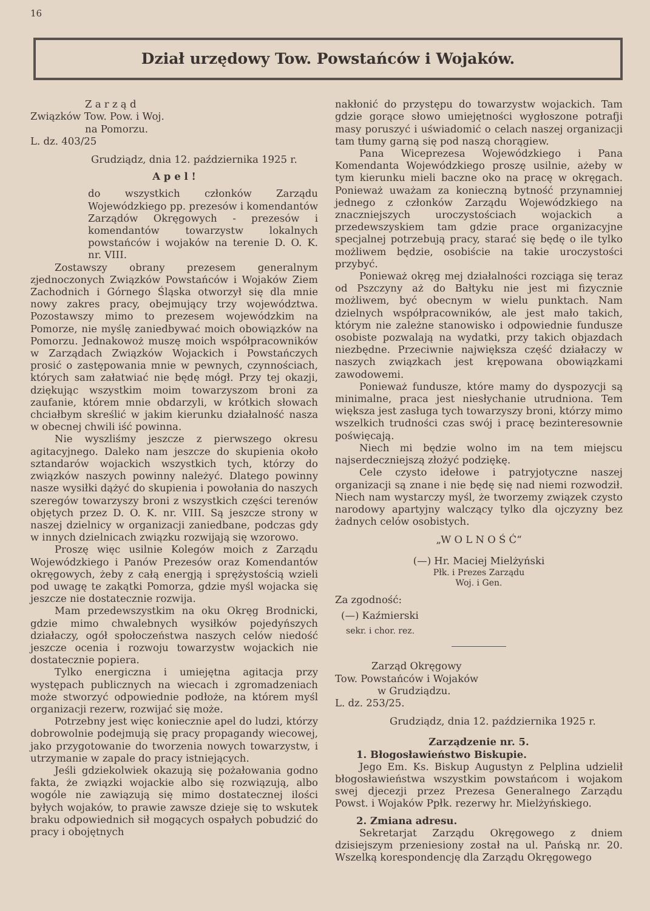16
Dział urzędowy Tow. Powstańców i Wojaków.
Z a r z ą d
Związków Tow. Pow. i Woj.
na Pomorzu.
L. dz. 403/25
Grudziądz, dnia 12. października 1925 r.
A p e l !
do wszystkich członków Zarządu Wojewódzkiego pp. prezesów i komendantów Zarządów Okręgowych - prezesów i komendantów towarzystw lokalnych powstańców i wojaków na terenie D. O. K. nr. VIII.
Zostawszy obrany prezesem generalnym zjednoczonych Związków Powstańców i Wojaków Ziem Zachodnich i Górnego Śląska otworzył się dla mnie nowy zakres pracy, obejmujący trzy województwa. Pozostawszy mimo to prezesem wojewódzkim na Pomorze, nie myślę zaniedbywać moich obowiązków na Pomorzu. Jednakowoż muszę moich współpracowników w Zarządach Związków Wojackich i Powstańczych prosić o zastępowania mnie w pewnych, czynnościach, których sam załatwiać nie będę mógł. Przy tej okazji, dziękując wszystkim moim towarzyszom broni za zaufanie, którem mnie obdarzyli, w krótkich słowach chciałbym skreślić w jakim kierunku działalność nasza w obecnej chwili iść powinna.
Nie wyszliśmy jeszcze z pierwszego okresu agitacyjnego. Daleko nam jeszcze do skupienia około sztandarów wojackich wszystkich tych, którzy do związków naszych powinny należyć. Dlatego powinny nasze wysiłki dążyć do skupienia i powołania do naszych szeregów towarzyszy broni z wszystkich części terenów objętych przez D. O. K. nr. VIII. Są jeszcze strony w naszej dzielnicy w organizacji zaniedbane, podczas gdy w innych dzielnicach związku rozwijają się wzorowo.
Proszę więc usilnie Kolegów moich z Zarządu Wojewódzkiego i Panów Prezesów oraz Komendantów okręgowych, żeby z całą energją i sprężystością wzieli pod uwagę te zakątki Pomorza, gdzie myśl wojacka się jeszcze nie dostatecznie rozwija.
Mam przedewszystkim na oku Okręg Brodnicki, gdzie mimo chwalebnych wysiłków pojedyńszych działaczy, ogół społoczeństwa naszych celów niedość jeszcze ocenia i rozwoju towarzystw wojackich nie dostatecznie popiera.
Tylko energiczna i umiejętna agitacja przy występach publicznych na wiecach i zgromadzeniach może stworzyć odpowiednie podłoże, na którem myśl organizacji rezerw, rozwijać się może.
Potrzebny jest więc koniecznie apel do ludzi, którzy dobrowolnie podejmują się pracy propagandy wiecowej, jako przygotowanie do tworzenia nowych towarzystw, i utrzymanie w zapale do pracy istniejących.
Jeśli gdziekolwiek okazują się pożałowania godno fakta, że związki wojackie albo się rozwiązują, albo wogóle nie zawiązują się mimo dostatecznej ilości byłych wojaków, to prawie zawsze dzieje się to wskutek braku odpowiednich sił mogących ospałych pobudzić do pracy i obojętnych
nakłonić do przystępu do towarzystw wojackich. Tam gdzie gorące słowo umiejętności wygłoszone potrafji masy poruszyć i uświadomić o celach naszej organizacji tam tłumy garną się pod naszą chorągiew.
Pana Wiceprezesa Wojewódzkiego i Pana Komendanta Wojewódzkiego proszę usilnie, ażeby w tym kierunku mieli baczne oko na pracę w okręgach. Ponieważ uważam za konieczną bytność przynamniej jednego z członków Zarządu Wojewódzkiego na znaczniejszych uroczystościach wojackich a przedewszyskiem tam gdzie prace organizacyjne specjalnej potrzebują pracy, starać się będę o ile tylko możliwem będzie, osobiście na takie uroczystości przybyć.
Ponieważ okręg mej działalności rozciąga się teraz od Pszczyny aż do Bałtyku nie jest mi fizycznie możliwem, być obecnym w wielu punktach. Nam dzielnych współpracowników, ale jest mało takich, którym nie zależne stanowisko i odpowiednie fundusze osobiste pozwalają na wydatki, przy takich objazdach niezbędne. Przeciwnie największa część działaczy w naszych związkach jest krępowana obowiązkami zawodowemi.
Ponieważ fundusze, które mamy do dyspozycji są minimalne, praca jest niesłychanie utrudniona. Tem większa jest zasługa tych towarzyszy broni, którzy mimo wszelkich trudności czas swój i pracę bezinteresownie poświęcają.
Niech mi będzie wolno im na tem miejscu najserdeczniejszą złożyć podziękę.
Cele czysto idełowe i patryjotyczne naszej organizacji są znane i nie będę się nad niemi rozwodził. Niech nam wystarczy myśl, że tworzemy związek czysto narodowy apartyjny walczący tylko dla ojczyzny bez żadnych celów osobistych.
„W O L N O Ś Ć“
(—) Hr. Maciej Mielżyński
Płk. i Prezes Zarządu
Woj. i Gen.
Za zgodność:
(—) Kaźmierski
sekr. i chor. rez.
Zarząd Okręgowy
Tow. Powstańców i Wojaków
w Grudziądzu.
L. dz. 253/25.
Grudziądz, dnia 12. października 1925 r.
Zarządzenie nr. 5.
1. Błogosławieństwo Biskupie.
Jego Em. Ks. Biskup Augustyn z Pelplina udzielił błogosławieństwa wszystkim powstańcom i wojakom swej djecezji przez Prezesa Generalnego Zarządu Powst. i Wojaków Ppłk. rezerwy hr. Mielżyńskiego.
2. Zmiana adresu.
Sekretarjat Zarządu Okręgowego z dniem dzisiejszym przeniesiony został na ul. Pańską nr. 20. Wszelką korespondencję dla Zarządu Okręgowego